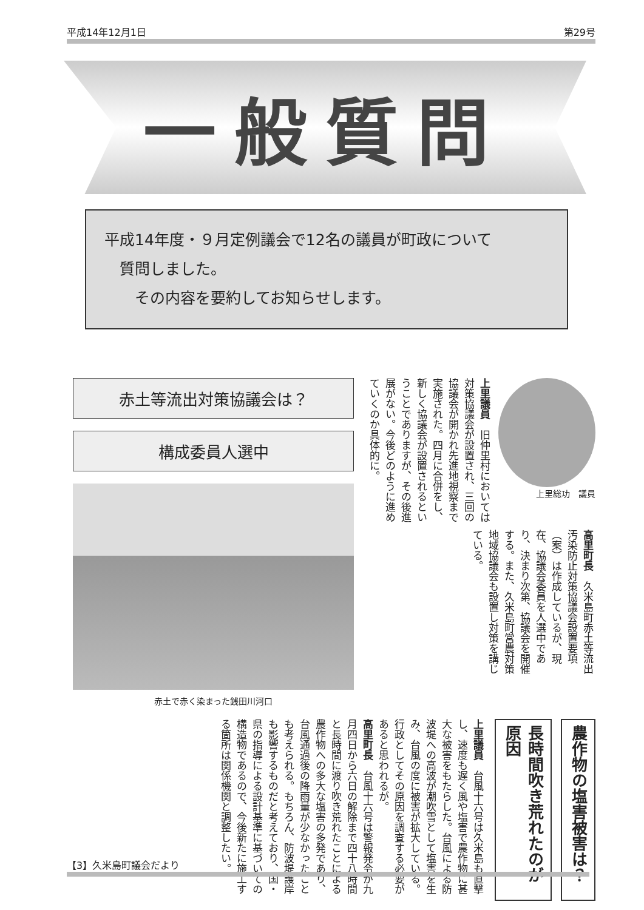平成14年12月1日 第29号
一般質問
平成14年度・９月定例議会で12名の議員が町政について
　質問しました。
　　その内容を要約してお知らせします。
赤土等流出対策協議会は？
構成委員人選中
赤土で赤く染まった銭田川河口
上里総功　議員
上里議員　旧仲里村においては対策協議会が設置され、三回の協議会が開かれ先進地視察まで実施された。四月に合併をし、新しく協議会が設置されるということでありますが、その後進展がない。今後どのように進めていくのか具体的に。
高里町長　久米島町赤土等流出汚染防止対策協議会設置要項（案）は作成しているが、現在、協議会委員を人選中であり、決まり次第、協議会を開催する。また、久米島町営農対策地域協議会も設置し対策を講じている。
農作物の塩害被害は？
長時間吹き荒れたのが原因
上里議員　台風十六号は久米島も直撃し、速度も遅く風や塩害で農作物に甚大な被害をもたらした。台風による防波堤への高波が潮吹雪として塩害を生み、台風の度に被害が拡大している。行政としてその原因を調査する必要があると思われるが。
高里町長　台風十六号は警報発令が九月四日から六日の解除まで四十八時間と長時間に渡り吹き荒れたことによる農作物への多大な塩害の多発であり、台風通過後の降雨量が少なかったことも考えられる。もちろん、防波堤護岸も影響するものだと考えており、国・県の指導による設計基準に基づいての構造物であるので、今後新たに施工する箇所は関係機関と調整したい。
【3】久米島町議会だより